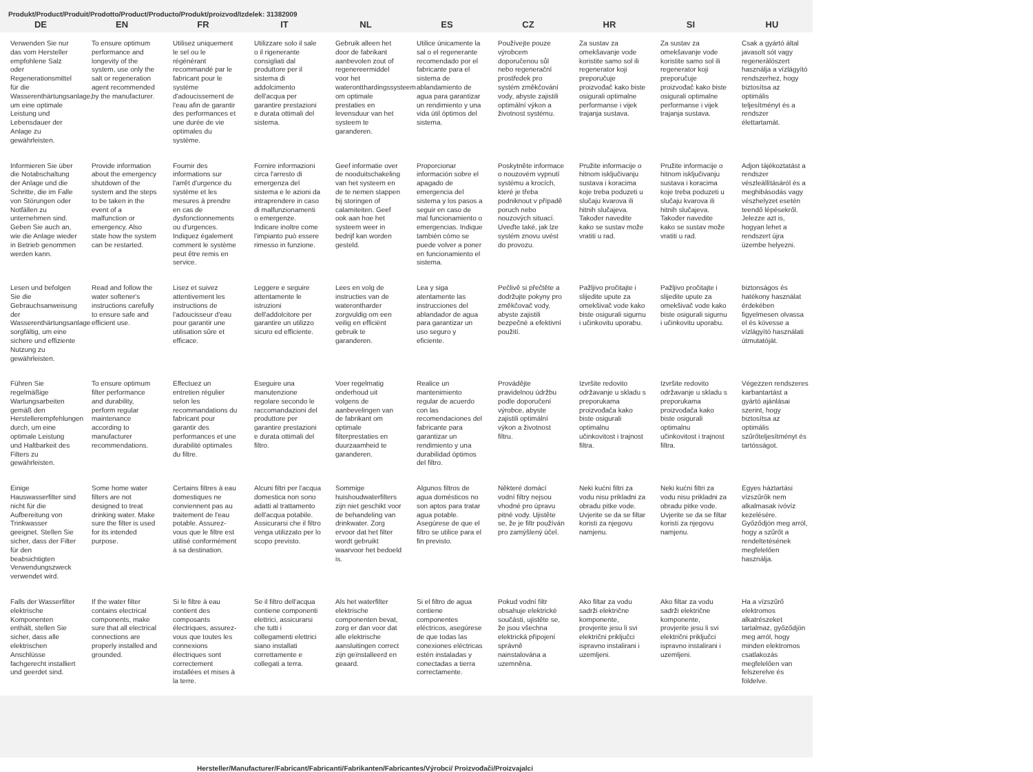Produkt/Product/Produit/Prodotto/Product/Producto/Produkt/proizvod/Izdelek: 31382009
| DE | EN | FR | IT | NL | ES | CZ | HR | SI | HU |
| --- | --- | --- | --- | --- | --- | --- | --- | --- | --- |
| Verwenden Sie nur das vom Hersteller empfohlene Salz oder Regenerationsmittel für die Wasserenthärtungsanlage, um eine optimale Leistung und Lebensdauer der Anlage zu gewährleisten. | To ensure optimum performance and longevity of the system, use only the salt or regeneration agent recommended by the manufacturer. | Utilisez uniquement le sel ou le régénérant recommandé par le fabricant pour le système d'adoucissement de l'eau afin de garantir des performances et une durée de vie optimales du système. | Utilizzare solo il sale o il rigenerante consigliati dal produttore per il sistema di addolcimento dell'acqua per garantire prestazioni e durata ottimali del sistema. | Gebruik alleen het door de fabrikant aanbevolen zout of regenereermiddel voor het waterontthardingssysteem om optimale prestaties en levensduur van het systeem te garanderen. | Utilice únicamente la sal o el regenerante recomendado por el fabricante para el sistema de ablandamiento de agua para garantizar un rendimiento y una vida útil óptimos del sistema. | Používejte pouze výrobcem doporučenou sůl nebo regenerační prostředek pro systém změkčování vody, abyste zajistili optimální výkon a životnost systému. | Za sustav za omekšavanje vode koristite samo sol ili regenerator koji preporučuje proizvođač kako biste osigurali optimalne performanse i vijek trajanja sustava. | Za sustav za omekšavanje vode koristite samo sol ili regenerator koji preporučuje proizvođač kako biste osigurali optimalne performanse i vijek trajanja sustava. | Csak a gyártó által javasolt sót vagy regenerálószert használja a vízlágyító rendszerhez, hogy biztosítsa az optimális teljesítményt és a rendszer élettartamát. |
| Informieren Sie über die Notabschaltung der Anlage und die Schritte, die im Falle von Störungen oder Notfällen zu unternehmen sind. Geben Sie auch an, wie die Anlage wieder in Betrieb genommen werden kann. | Provide information about the emergency shutdown of the system and the steps to be taken in the event of a malfunction or emergency. Also state how the system can be restarted. | Fournir des informations sur l'arrêt d'urgence du système et les mesures à prendre en cas de dysfonctionnements ou d'urgences. Indiquez également comment le système peut être remis en service. | Fornire informazioni circa l'arresto di emergenza del sistema e le azioni da intraprendere in caso di malfunzionamenti o emergenze. Indicare inoltre come l'impianto può essere rimesso in funzione. | Geef informatie over de nooduitschakeling van het systeem en de te nemen stappen bij storingen of calamiteiten. Geef ook aan hoe het systeem weer in bedrijf kan worden gesteld. | Proporcionar información sobre el apagado de emergencia del sistema y los pasos a seguir en caso de mal funcionamiento o emergencias. Indique también cómo se puede volver a poner en funcionamiento el sistema. | Poskytněte informace o nouzovém vypnutí systému a krocích, které je třeba podniknout v případě poruch nebo nouzových situací. Uveďte také, jak lze systém znovu uvést do provozu. | Pružite informacije o hitnom isključivanju sustava i koracima koje treba poduzeti u slučaju kvarova ili hitnih slučajeva. Također navedite kako se sustav može vratiti u rad. | Pružite informacije o hitnom isključivanju sustava i koracima koje treba poduzeti u slučaju kvarova ili hitnih slučajeva. Također navedite kako se sustav može vratiti u rad. | Adjon tájékoztatást a rendszer vészleállításáról és a meghibásodás vagy vészhelyzet esetén teendő lépésekről. Jelezze azt is, hogyan lehet a rendszert újra üzembe helyezni. |
| Lesen und befolgen Sie die Gebrauchsanweisung der Wasserenthärtungsanlage sorgfältig, um eine sichere und effiziente Nutzung zu gewährleisten. | Read and follow the water softener's instructions carefully to ensure safe and efficient use. | Lisez et suivez attentivement les instructions de l'adoucisseur d'eau pour garantir une utilisation sûre et efficace. | Leggere e seguire attentamente le istruzioni dell'addolcitore per garantire un utilizzo sicuro ed efficiente. | Lees en volg de instructies van de waterontharder zorgvuldig om een veilig en efficiënt gebruik te garanderen. | Lea y siga atentamente las instrucciones del ablandador de agua para garantizar un uso seguro y eficiente. | Pečlivě si přečtěte a dodržujte pokyny pro změkčovač vody, abyste zajistili bezpečné a efektivní použití. | Pažljivo pročitajte i slijedite upute za omekšivač vode kako biste osigurali sigurnu i učinkovitu uporabu. | Pažljivo pročitajte i slijedite upute za omekšivač vode kako biste osigurali sigurnu i učinkovitu uporabu. | biztonságos és hatékony használat érdekében figyelmesen olvassa el és kövesse a vízlágyító használati útmutatóját. |
| Führen Sie regelmäßige Wartungsarbeiten gemäß den Herstellerempfehlungen durch, um eine optimale Leistung und Haltbarkeit des Filters zu gewährleisten. | To ensure optimum filter performance and durability, perform regular maintenance according to manufacturer recommendations. | Effectuez un entretien régulier selon les recommandations du fabricant pour garantir des performances et une durabilité optimales du filtre. | Eseguire una manutenzione regolare secondo le raccomandazioni del produttore per garantire prestazioni e durata ottimali del filtro. | Voer regelmatig onderhoud uit volgens de aanbevelingen van de fabrikant om optimale filterprestaties en duurzaamheid te garanderen. | Realice un mantenimiento regular de acuerdo con las recomendaciones del fabricante para garantizar un rendimiento y una durabilidad óptimos del filtro. | Provádějte pravidelnou údržbu podle doporučení výrobce, abyste zajistili optimální výkon a životnost filtru. | Izvršite redovito održavanje u skladu s preporukama proizvođača kako biste osigurali optimalnu učinkovitost i trajnost filtra. | Izvršite redovito održavanje u skladu s preporukama proizvođača kako biste osigurali optimalnu učinkovitost i trajnost filtra. | Végezzen rendszeres karbantartást a gyártó ajánlásai szerint, hogy biztosítsa az optimális szűrőteljesítményt és tartósságot. |
| Einige Hauswasserfilter sind nicht für die Aufbereitung von Trinkwasser geeignet. Stellen Sie sicher, dass der Filter für den beabsichtigten Verwendungszweck verwendet wird. | Some home water filters are not designed to treat drinking water. Make sure the filter is used for its intended purpose. | Certains filtres à eau domestiques ne conviennent pas au traitement de l'eau potable. Assurez-vous que le filtre est utilisé conformément à sa destination. | Alcuni filtri per l'acqua domestica non sono adatti al trattamento dell'acqua potabile. Assicurarsi che il filtro venga utilizzato per lo scopo previsto. | Sommige huishoudwaterfilters zijn niet geschikt voor de behandeling van drinkwater. Zorg ervoor dat het filter wordt gebruikt waarvoor het bedoeld is. | Algunos filtros de agua domésticos no son aptos para tratar agua potable. Asegúrese de que el filtro se utilice para el fin previsto. | Některé domácí vodní filtry nejsou vhodné pro úpravu pitné vody. Ujistěte se, že je filtr používán pro zamýšlený účel. | Neki kućni filtri za vodu nisu prikladni za obradu pitke vode. Uvjerite se da se filtar koristi za njegovu namjenu. | Neki kućni filtri za vodu nisu prikladni za obradu pitke vode. Uvjerite se da se filtar koristi za njegovu namjenu. | Egyes háztartási vízszűrők nem alkalmasak ivóvíz kezelésére. Győződjön meg arról, hogy a szűrőt a rendeltetésének megfelelően használja. |
| Falls der Wasserfilter elektrische Komponenten enthält, stellen Sie sicher, dass alle elektrischen Anschlüsse fachgerecht installiert und geerdet sind. | If the water filter contains electrical components, make sure that all electrical connections are properly installed and grounded. | Si le filtre à eau contient des composants électriques, assurez-vous que toutes les connexions électriques sont correctement installées et mises à la terre. | Se il filtro dell'acqua contiene componenti elettrici, assicurarsi che tutti i collegamenti elettrici siano installati correttamente e collegati a terra. | Als het waterfilter elektrische componenten bevat, zorg er dan voor dat alle elektrische aansluitingen correct zijn geïnstalleerd en geaard. | Si el filtro de agua contiene componentes eléctricos, asegúrese de que todas las conexiones eléctricas estén instaladas y conectadas a tierra correctamente. | Pokud vodní filtr obsahuje elektrické součásti, ujistěte se, že jsou všechna elektrická připojení správně nainstalována a uzemněna. | Ako filtar za vodu sadrži električne komponente, provjerite jesu li svi električni priključci ispravno instalirani i uzemljeni. | Ako filtar za vodu sadrži električne komponente, provjerite jesu li svi električni priključci ispravno instalirani i uzemljeni. | Ha a vízszűrő elektromos alkatrészeket tartalmaz, győződjön meg arról, hogy minden elektromos csatlakozás megfelelően van felszerelve és földelve. |
Hersteller/Manufacturer/Fabricant/Fabricanti/Fabrikanten/Fabricantes/Výrobci/ Proizvođači/Proizvajalci